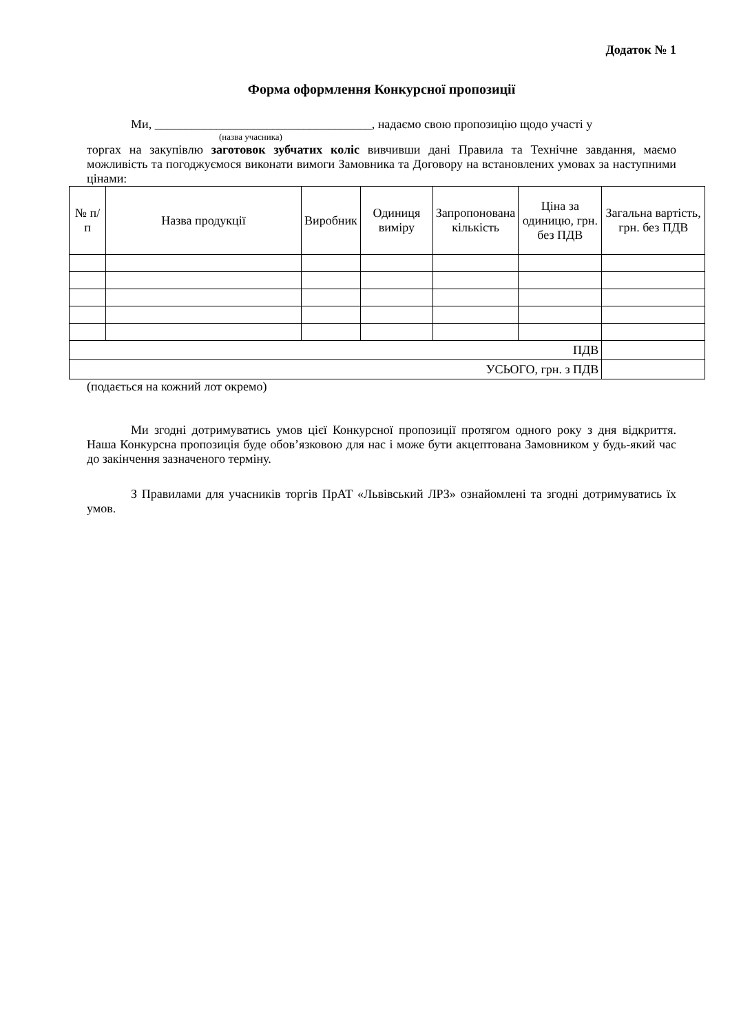Додаток № 1
Форма оформлення Конкурсної пропозиції
Ми, ___________________________________, надаємо свою пропозицію щодо участі у
(назва учасника)
торгах на закупівлю заготовок зубчатих коліс вивчивши дані Правила та Технічне завдання, маємо можливість та погоджуємося виконати вимоги Замовника та Договору на встановлених умовах за наступними цінами:
| № п/п | Назва продукції | Виробник | Одиниця виміру | Запропонована кількість | Ціна за одиницю, грн. без ПДВ | Загальна вартість, грн. без ПДВ |
| --- | --- | --- | --- | --- | --- | --- |
| ПДВ | | | | | | |
| УСЬОГО, грн. з ПДВ | | | | | | |
(подається на кожний лот окремо)
Ми згодні дотримуватись умов цієї Конкурсної пропозиції протягом одного року з дня відкриття. Наша Конкурсна пропозиція буде обов’язковою для нас і може бути акцептована Замовником у будь-який час до закінчення зазначеного терміну.
З Правилами для учасників торгів ПрАТ «Львівський ЛРЗ» ознайомлені та згодні дотримуватись їх умов.